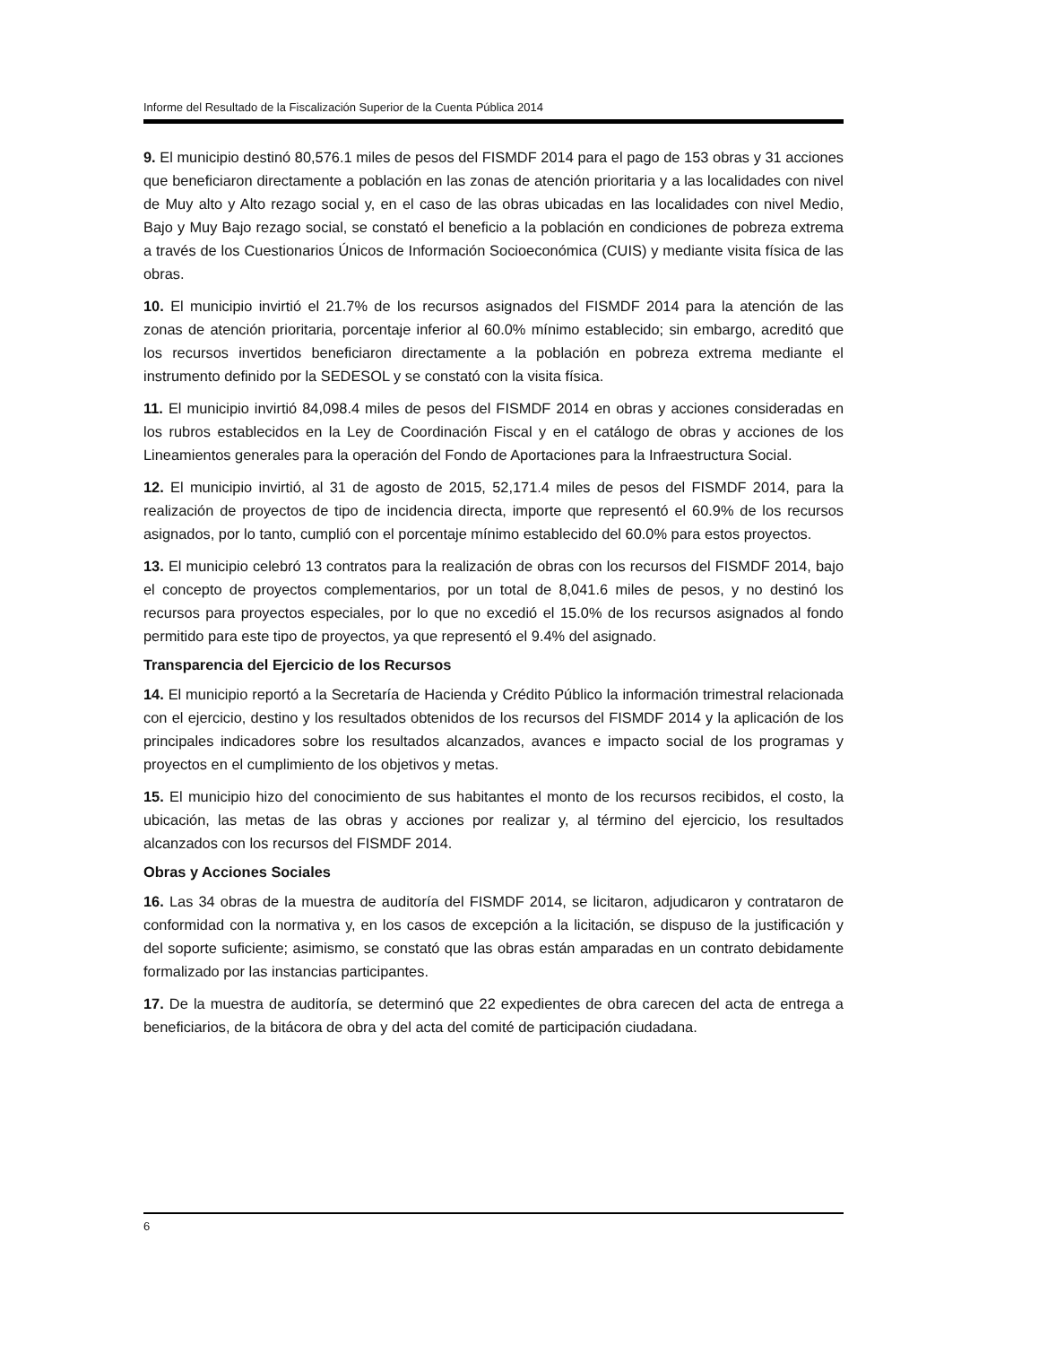Informe del Resultado de la Fiscalización Superior de la Cuenta Pública 2014
9. El municipio destinó 80,576.1 miles de pesos del FISMDF 2014 para el pago de 153 obras y 31 acciones que beneficiaron directamente a población en las zonas de atención prioritaria y a las localidades con nivel de Muy alto y Alto rezago social y, en el caso de las obras ubicadas en las localidades con nivel Medio, Bajo y Muy Bajo rezago social, se constató el beneficio a la población en condiciones de pobreza extrema a través de los Cuestionarios Únicos de Información Socioeconómica (CUIS) y mediante visita física de las obras.
10. El municipio invirtió el 21.7% de los recursos asignados del FISMDF 2014 para la atención de las zonas de atención prioritaria, porcentaje inferior al 60.0% mínimo establecido; sin embargo, acreditó que los recursos invertidos beneficiaron directamente a la población en pobreza extrema mediante el instrumento definido por la SEDESOL y se constató con la visita física.
11. El municipio invirtió 84,098.4 miles de pesos del FISMDF 2014 en obras y acciones consideradas en los rubros establecidos en la Ley de Coordinación Fiscal y en el catálogo de obras y acciones de los Lineamientos generales para la operación del Fondo de Aportaciones para la Infraestructura Social.
12. El municipio invirtió, al 31 de agosto de 2015, 52,171.4 miles de pesos del FISMDF 2014, para la realización de proyectos de tipo de incidencia directa, importe que representó el 60.9% de los recursos asignados, por lo tanto, cumplió con el porcentaje mínimo establecido del 60.0% para estos proyectos.
13. El municipio celebró 13 contratos para la realización de obras con los recursos del FISMDF 2014, bajo el concepto de proyectos complementarios, por un total de 8,041.6 miles de pesos, y no destinó los recursos para proyectos especiales, por lo que no excedió el 15.0% de los recursos asignados al fondo permitido para este tipo de proyectos, ya que representó el 9.4% del asignado.
Transparencia del Ejercicio de los Recursos
14. El municipio reportó a la Secretaría de Hacienda y Crédito Público la información trimestral relacionada con el ejercicio, destino y los resultados obtenidos de los recursos del FISMDF 2014 y la aplicación de los principales indicadores sobre los resultados alcanzados, avances e impacto social de los programas y proyectos en el cumplimiento de los objetivos y metas.
15. El municipio hizo del conocimiento de sus habitantes el monto de los recursos recibidos, el costo, la ubicación, las metas de las obras y acciones por realizar y, al término del ejercicio, los resultados alcanzados con los recursos del FISMDF 2014.
Obras y Acciones Sociales
16. Las 34 obras de la muestra de auditoría del FISMDF 2014, se licitaron, adjudicaron y contrataron de conformidad con la normativa y, en los casos de excepción a la licitación, se dispuso de la justificación y del soporte suficiente; asimismo, se constató que las obras están amparadas en un contrato debidamente formalizado por las instancias participantes.
17. De la muestra de auditoría, se determinó que 22 expedientes de obra carecen del acta de entrega a beneficiarios, de la bitácora de obra y del acta del comité de participación ciudadana.
6